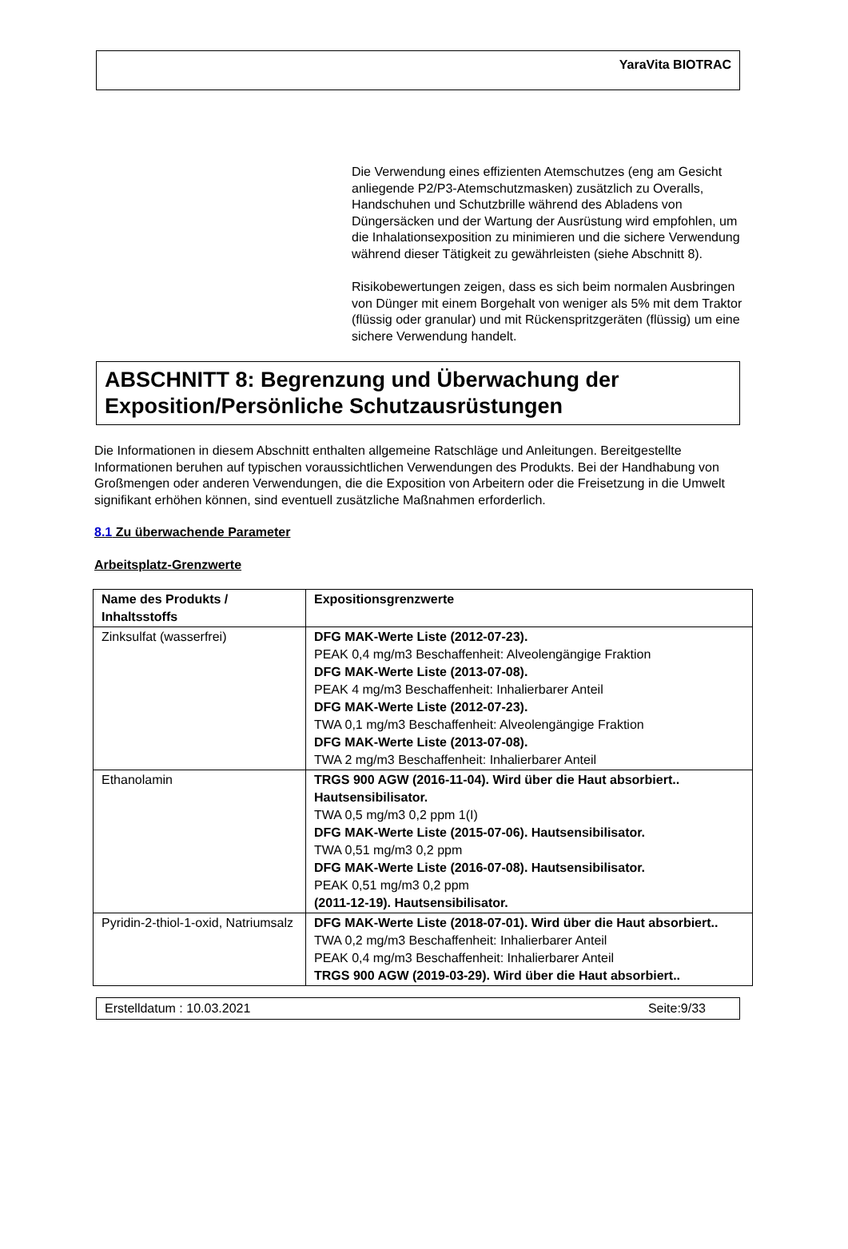YaraVita BIOTRAC
Die Verwendung eines effizienten Atemschutzes (eng am Gesicht anliegende P2/P3-Atemschutzmasken) zusätzlich zu Overalls, Handschuhen und Schutzbrille während des Abladens von Düngersäcken und der Wartung der Ausrüstung wird empfohlen, um die Inhalationsexposition zu minimieren und die sichere Verwendung während dieser Tätigkeit zu gewährleisten (siehe Abschnitt 8).
Risikobewertungen zeigen, dass es sich beim normalen Ausbringen von Dünger mit einem Borgehalt von weniger als 5% mit dem Traktor (flüssig oder granular) und mit Rückenspritzgeräten (flüssig) um eine sichere Verwendung handelt.
ABSCHNITT 8: Begrenzung und Überwachung der Exposition/Persönliche Schutzausrüstungen
Die Informationen in diesem Abschnitt enthalten allgemeine Ratschläge und Anleitungen. Bereitgestellte Informationen beruhen auf typischen voraussichtlichen Verwendungen des Produkts. Bei der Handhabung von Großmengen oder anderen Verwendungen, die die Exposition von Arbeitern oder die Freisetzung in die Umwelt signifikant erhöhen können, sind eventuell zusätzliche Maßnahmen erforderlich.
8.1 Zu überwachende Parameter
Arbeitsplatz-Grenzwerte
| Name des Produkts / Inhaltsstoffs | Expositionsgrenzwerte |
| --- | --- |
| Zinksulfat (wasserfrei) | DFG MAK-Werte Liste (2012-07-23). PEAK 0,4 mg/m3 Beschaffenheit: Alveolengängige Fraktion DFG MAK-Werte Liste (2013-07-08). PEAK 4 mg/m3 Beschaffenheit: Inhalierbarer Anteil DFG MAK-Werte Liste (2012-07-23). TWA 0,1 mg/m3 Beschaffenheit: Alveolengängige Fraktion DFG MAK-Werte Liste (2013-07-08). TWA 2 mg/m3 Beschaffenheit: Inhalierbarer Anteil |
| Ethanolamin | TRGS 900 AGW (2016-11-04). Wird über die Haut absorbiert.. Hautsensibilisator. TWA 0,5 mg/m3 0,2 ppm 1(I) DFG MAK-Werte Liste (2015-07-06). Hautsensibilisator. TWA 0,51 mg/m3 0,2 ppm DFG MAK-Werte Liste (2016-07-08). Hautsensibilisator. PEAK 0,51 mg/m3 0,2 ppm (2011-12-19). Hautsensibilisator. |
| Pyridin-2-thiol-1-oxid, Natriumsalz | DFG MAK-Werte Liste (2018-07-01). Wird über die Haut absorbiert.. TWA 0,2 mg/m3 Beschaffenheit: Inhalierbarer Anteil PEAK 0,4 mg/m3 Beschaffenheit: Inhalierbarer Anteil TRGS 900 AGW (2019-03-29). Wird über die Haut absorbiert.. |
Erstelldatum : 10.03.2021 Seite:9/33